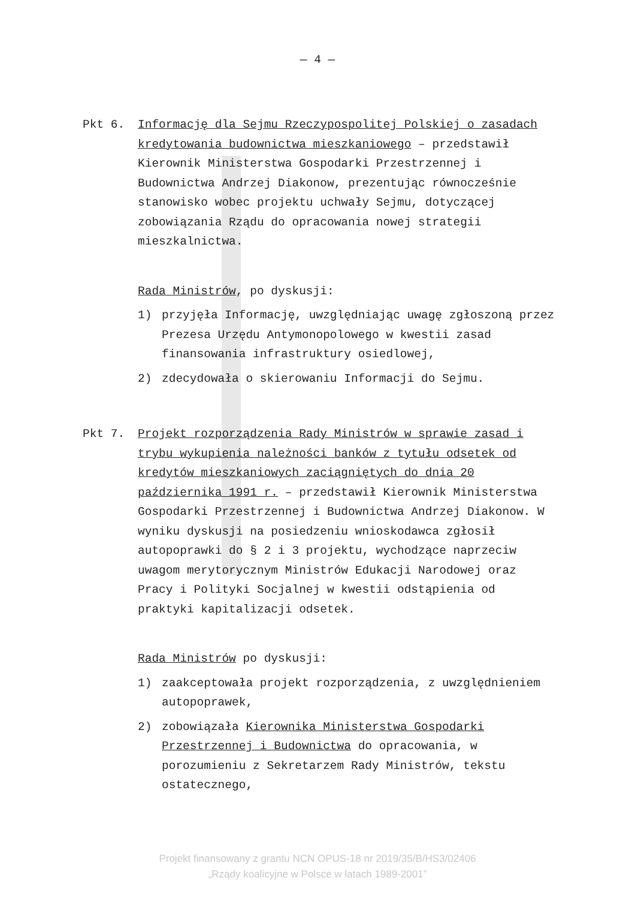— 4 —
Pkt 6. Informację dla Sejmu Rzeczypospolitej Polskiej o zasadach kredytowania budownictwa mieszkaniowego – przedstawił Kierownik Ministerstwa Gospodarki Przestrzennej i Budownictwa Andrzej Diakonow, prezentując równocześnie stanowisko wobec projektu uchwały Sejmu, dotyczącej zobowiązania Rządu do opracowania nowej strategii mieszkalnictwa.
Rada Ministrów, po dyskusji:
1) przyjęła Informację, uwzględniając uwagę zgłoszoną przez Prezesa Urzędu Antymonopolowego w kwestii zasad finansowania infrastruktury osiedlowej,
2) zdecydowała o skierowaniu Informacji do Sejmu.
Pkt 7. Projekt rozporządzenia Rady Ministrów w sprawie zasad i trybu wykupienia należności banków z tytułu odsetek od kredytów mieszkaniowych zaciągniętych do dnia 20 października 1991 r. – przedstawił Kierownik Ministerstwa Gospodarki Przestrzennej i Budownictwa Andrzej Diakonow. W wyniku dyskusji na posiedzeniu wnioskodawca zgłosił autopoprawki do § 2 i 3 projektu, wychodzące naprzeciw uwagom merytorycznym Ministrów Edukacji Narodowej oraz Pracy i Polityki Socjalnej w kwestii odstąpienia od praktyki kapitalizacji odsetek.
Rada Ministrów po dyskusji:
1) zaakceptowała projekt rozporządzenia, z uwzględnieniem autopoprawek,
2) zobowiązała Kierownika Ministerstwa Gospodarki Przestrzennej i Budownictwa do opracowania, w porozumieniu z Sekretarzem Rady Ministrów, tekstu ostatecznego,
Projekt finansowany z grantu NCN OPUS-18 nr 2019/35/B/HS3/02406
„Rządy koalicyjne w Polsce w latach 1989-2001”